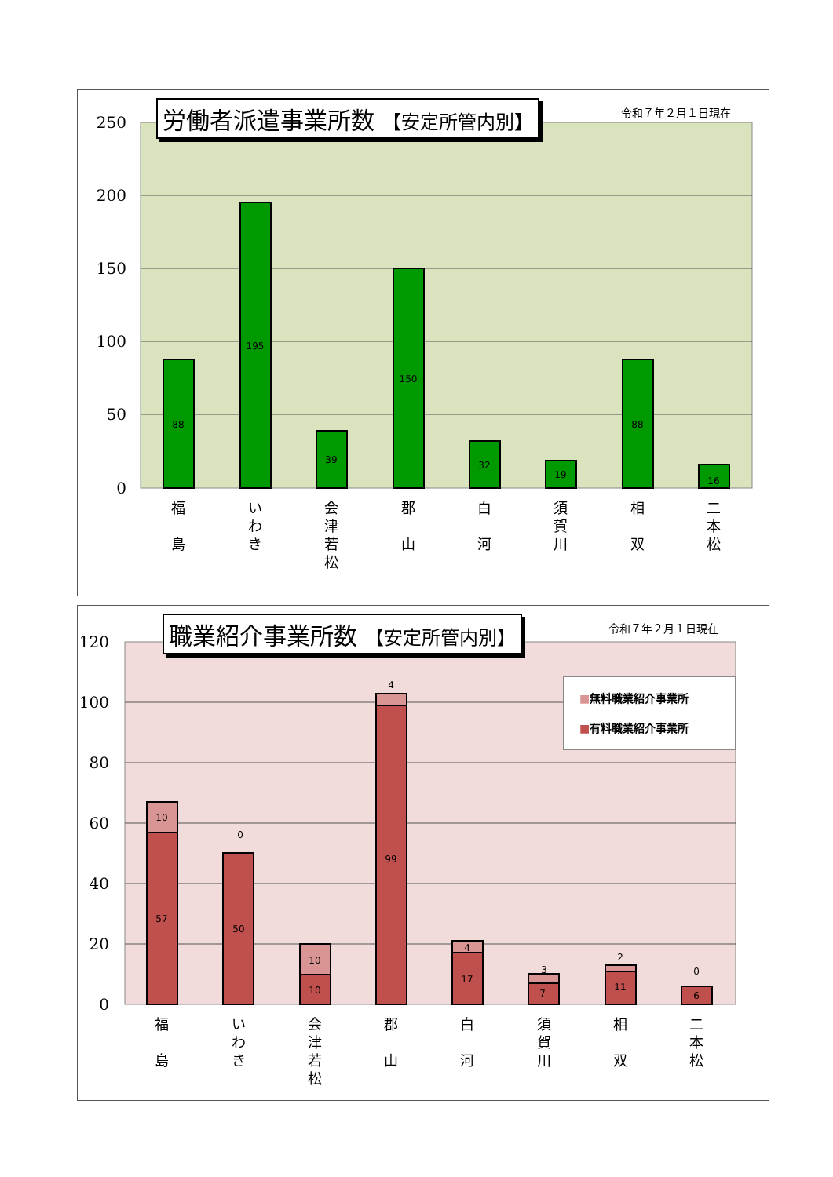労働者派遣事業所数 【安定所管内別】 令和７年２月１日現在
250
200
150
100
50
0
88
195
39
150
32
19
88
16
福
島
い
わ
き
会
津
若
松
郡
山
白
河
須
賀
川
相
双
二
本
松
職業紹介事業所数 【安定所管内別】 令和７年２月１日現在
■無料職業紹介事業所
■有料職業紹介事業所
120
100
80
60
40
20
0
10
57
0
50
10
10
4
99
4
17
3
7
2
11
0
6
福
島
い
わ
き
会
津
若
松
郡
山
白
河
須
賀
川
相
双
二
本
松